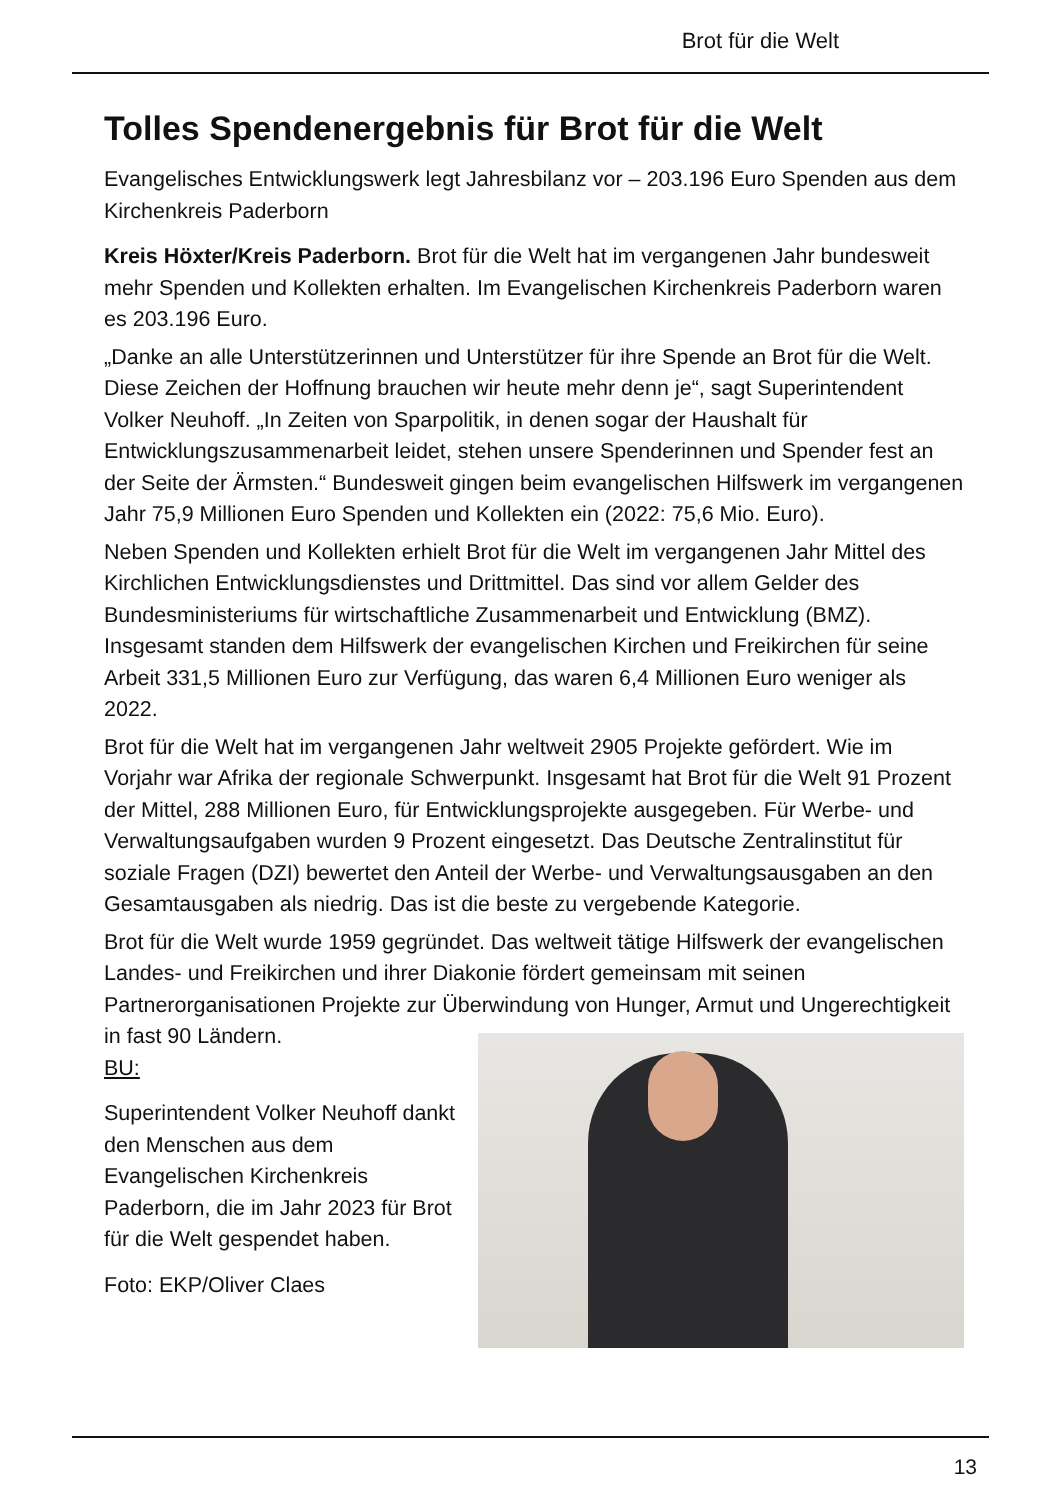Brot für die Welt
Tolles Spendenergebnis für Brot für die Welt
Evangelisches Entwicklungswerk legt Jahresbilanz vor – 203.196 Euro Spenden aus dem Kirchenkreis Paderborn
Kreis Höxter/Kreis Paderborn. Brot für die Welt hat im vergangenen Jahr bundesweit mehr Spenden und Kollekten erhalten. Im Evangelischen Kirchenkreis Paderborn waren es 203.196 Euro.
„Danke an alle Unterstützerinnen und Unterstützer für ihre Spende an Brot für die Welt. Diese Zeichen der Hoffnung brauchen wir heute mehr denn je“, sagt Superintendent Volker Neuhoff. „In Zeiten von Sparpolitik, in denen sogar der Haushalt für Entwicklungszusammenarbeit leidet, stehen unsere Spenderinnen und Spender fest an der Seite der Ärmsten.“ Bundesweit gingen beim evangelischen Hilfswerk im vergangenen Jahr 75,9 Millionen Euro Spenden und Kollekten ein (2022: 75,6 Mio. Euro).
Neben Spenden und Kollekten erhielt Brot für die Welt im vergangenen Jahr Mittel des Kirchlichen Entwicklungsdienstes und Drittmittel. Das sind vor allem Gelder des Bundesministeriums für wirtschaftliche Zusammenarbeit und Entwicklung (BMZ). Insgesamt standen dem Hilfswerk der evangelischen Kirchen und Freikirchen für seine Arbeit 331,5 Millionen Euro zur Verfügung, das waren 6,4 Millionen Euro weniger als 2022.
Brot für die Welt hat im vergangenen Jahr weltweit 2905 Projekte gefördert. Wie im Vorjahr war Afrika der regionale Schwerpunkt. Insgesamt hat Brot für die Welt 91 Prozent der Mittel, 288 Millionen Euro, für Entwicklungsprojekte ausgegeben. Für Werbe- und Verwaltungsaufgaben wurden 9 Prozent eingesetzt. Das Deutsche Zentralinstitut für soziale Fragen (DZI) bewertet den Anteil der Werbe- und Verwaltungsausgaben an den Gesamtausgaben als niedrig. Das ist die beste zu vergebende Kategorie.
Brot für die Welt wurde 1959 gegründet. Das weltweit tätige Hilfswerk der evangelischen Landes- und Freikirchen und ihrer Diakonie fördert gemeinsam mit seinen Partnerorganisationen Projekte zur Überwindung von Hunger, Armut und Ungerechtigkeit in fast 90 Ländern.
BU:
Superintendent Volker Neuhoff dankt den Menschen aus dem Evangelischen Kirchenkreis Paderborn, die im Jahr 2023 für Brot für die Welt gespendet haben.
Foto: EKP/Oliver Claes
13